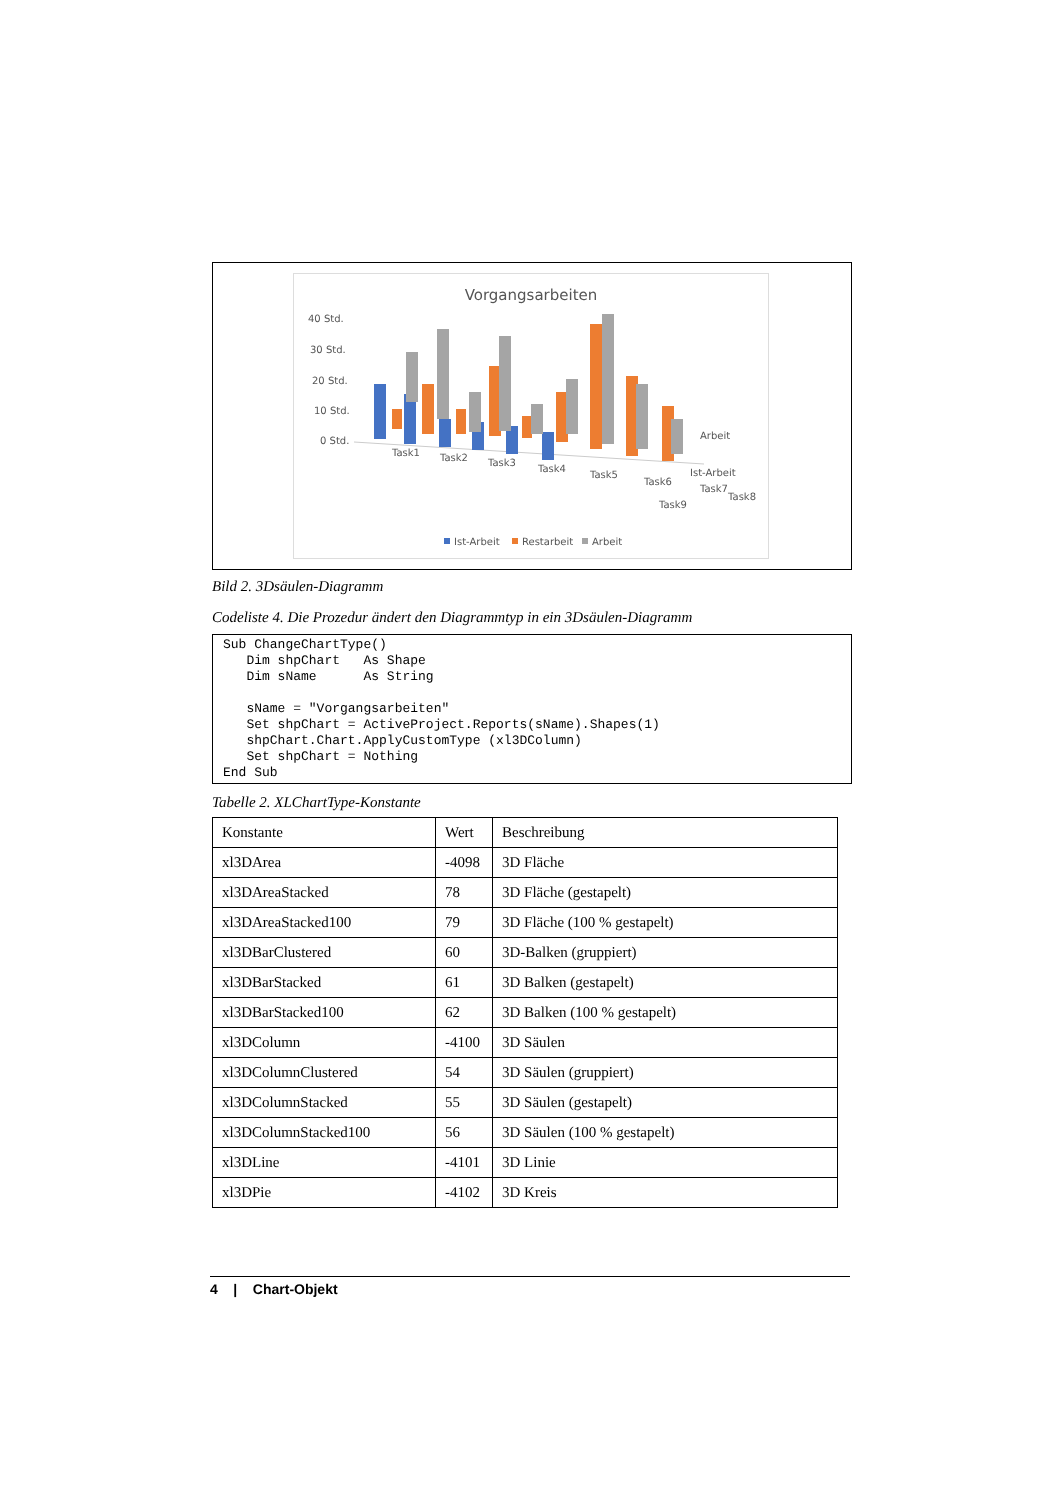Vorgangsarbeiten
40 Std.
30 Std.
20 Std.
10 Std.
0 Std.
Task1
Task2
Task3
Task4
Task5
Task6
Task7
Task8
Arbeit
Ist-Arbeit
Task9
Ist-Arbeit
Restarbeit
Arbeit
Bild 2. 3Dsäulen-Diagramm
Codeliste 4. Die Prozedur ändert den Diagrammtyp in ein 3Dsäulen-Diagramm
Sub ChangeChartType()
   Dim shpChart   As Shape
   Dim sName      As String

   sName = "Vorgangsarbeiten"
   Set shpChart = ActiveProject.Reports(sName).Shapes(1)
   shpChart.Chart.ApplyCustomType (xl3DColumn)
   Set shpChart = Nothing
End Sub
Tabelle 2. XLChartType-Konstante
| Konstante | Wert | Beschreibung |
| xl3DArea | -4098 | 3D Fläche |
| xl3DAreaStacked | 78 | 3D Fläche (gestapelt) |
| xl3DAreaStacked100 | 79 | 3D Fläche (100 % gestapelt) |
| xl3DBarClustered | 60 | 3D-Balken (gruppiert) |
| xl3DBarStacked | 61 | 3D Balken (gestapelt) |
| xl3DBarStacked100 | 62 | 3D Balken (100 % gestapelt) |
| xl3DColumn | -4100 | 3D Säulen |
| xl3DColumnClustered | 54 | 3D Säulen (gruppiert) |
| xl3DColumnStacked | 55 | 3D Säulen (gestapelt) |
| xl3DColumnStacked100 | 56 | 3D Säulen (100 % gestapelt) |
| xl3DLine | -4101 | 3D Linie |
| xl3DPie | -4102 | 3D Kreis |
4 | Chart-Objekt